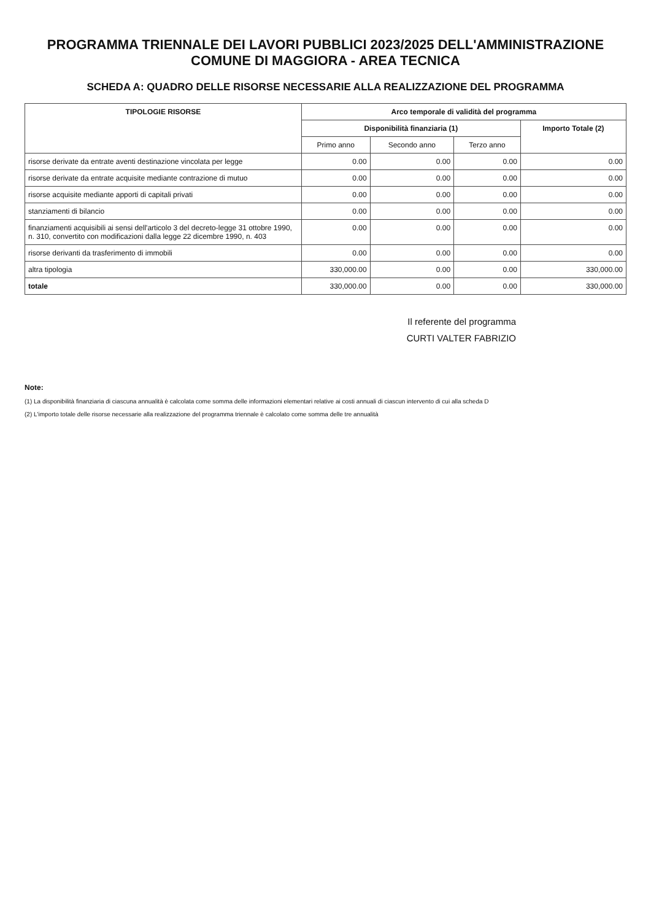PROGRAMMA TRIENNALE DEI LAVORI PUBBLICI 2023/2025 DELL'AMMINISTRAZIONE COMUNE DI MAGGIORA - AREA TECNICA
SCHEDA A: QUADRO DELLE RISORSE NECESSARIE ALLA REALIZZAZIONE DEL PROGRAMMA
| TIPOLOGIE RISORSE | Arco temporale di validità del programma | | | |
| --- | --- | --- | --- | --- |
| | Disponibilità finanziaria (1) | | | Importo Totale (2) |
| | Primo anno | Secondo anno | Terzo anno | |
| risorse derivate da entrate aventi destinazione vincolata per legge | 0.00 | 0.00 | 0.00 | 0.00 |
| risorse derivate da entrate acquisite mediante contrazione di mutuo | 0.00 | 0.00 | 0.00 | 0.00 |
| risorse acquisite mediante apporti di capitali privati | 0.00 | 0.00 | 0.00 | 0.00 |
| stanziamenti di bilancio | 0.00 | 0.00 | 0.00 | 0.00 |
| finanziamenti acquisibili ai sensi dell'articolo 3 del decreto-legge 31 ottobre 1990, n. 310, convertito con modificazioni dalla legge 22 dicembre 1990, n. 403 | 0.00 | 0.00 | 0.00 | 0.00 |
| risorse derivanti da trasferimento di immobili | 0.00 | 0.00 | 0.00 | 0.00 |
| altra tipologia | 330,000.00 | 0.00 | 0.00 | 330,000.00 |
| totale | 330,000.00 | 0.00 | 0.00 | 330,000.00 |
Il referente del programma
CURTI VALTER FABRIZIO
Note:
(1) La disponibilità finanziaria di ciascuna annualità è calcolata come somma delle informazioni elementari relative ai costi annuali di ciascun intervento di cui alla scheda D
(2) L'importo totale delle risorse necessarie alla realizzazione del programma triennale è calcolato come somma delle tre annualità